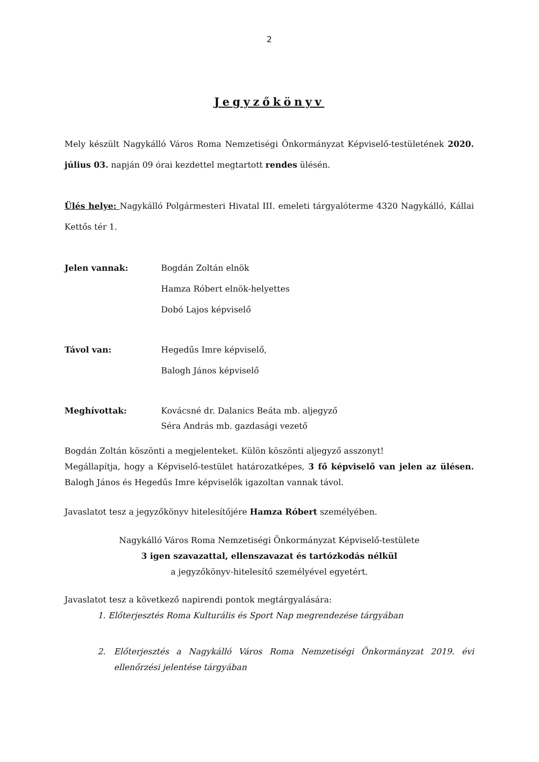2
Jegyzőkönyv
Mely készült Nagykálló Város Roma Nemzetiségi Önkormányzat Képviselő-testületének 2020. július 03. napján 09 órai kezdettel megtartott rendes ülésén.
Ülés helye: Nagykálló Polgármesteri Hivatal III. emeleti tárgyalóterme 4320 Nagykálló, Kállai Kettős tér 1.
Jelen vannak: Bogdán Zoltán elnök
Hamza Róbert elnök-helyettes
Dobó Lajos képviselő
Távol van: Hegedűs Imre képviselő,
Balogh János képviselő
Meghívottak:
Kovácsné dr. Dalanics Beáta mb. aljegyző
Séra András mb. gazdasági vezető
Bogdán Zoltán köszönti a megjelenteket. Külön köszönti aljegyző asszonyt!
Megállapítja, hogy a Képviselő-testület határozatképes, 3 fő képviselő van jelen az ülésen. Balogh János és Hegedűs Imre képviselők igazoltan vannak távol.
Javaslatot tesz a jegyzőkönyv hitelesítőjére Hamza Róbert személyében.
Nagykálló Város Roma Nemzetiségi Önkormányzat Képviselő-testülete
3 igen szavazattal, ellenszavazat és tartózkodás nélkül
a jegyzőkönyv-hitelesítő személyével egyetért.
Javaslatot tesz a következő napirendi pontok megtárgyalására:
1. Előterjesztés Roma Kulturális és Sport Nap megrendezése tárgyában
2. Előterjesztés a Nagykálló Város Roma Nemzetiségi Önkormányzat 2019. évi ellenőrzési jelentése tárgyában